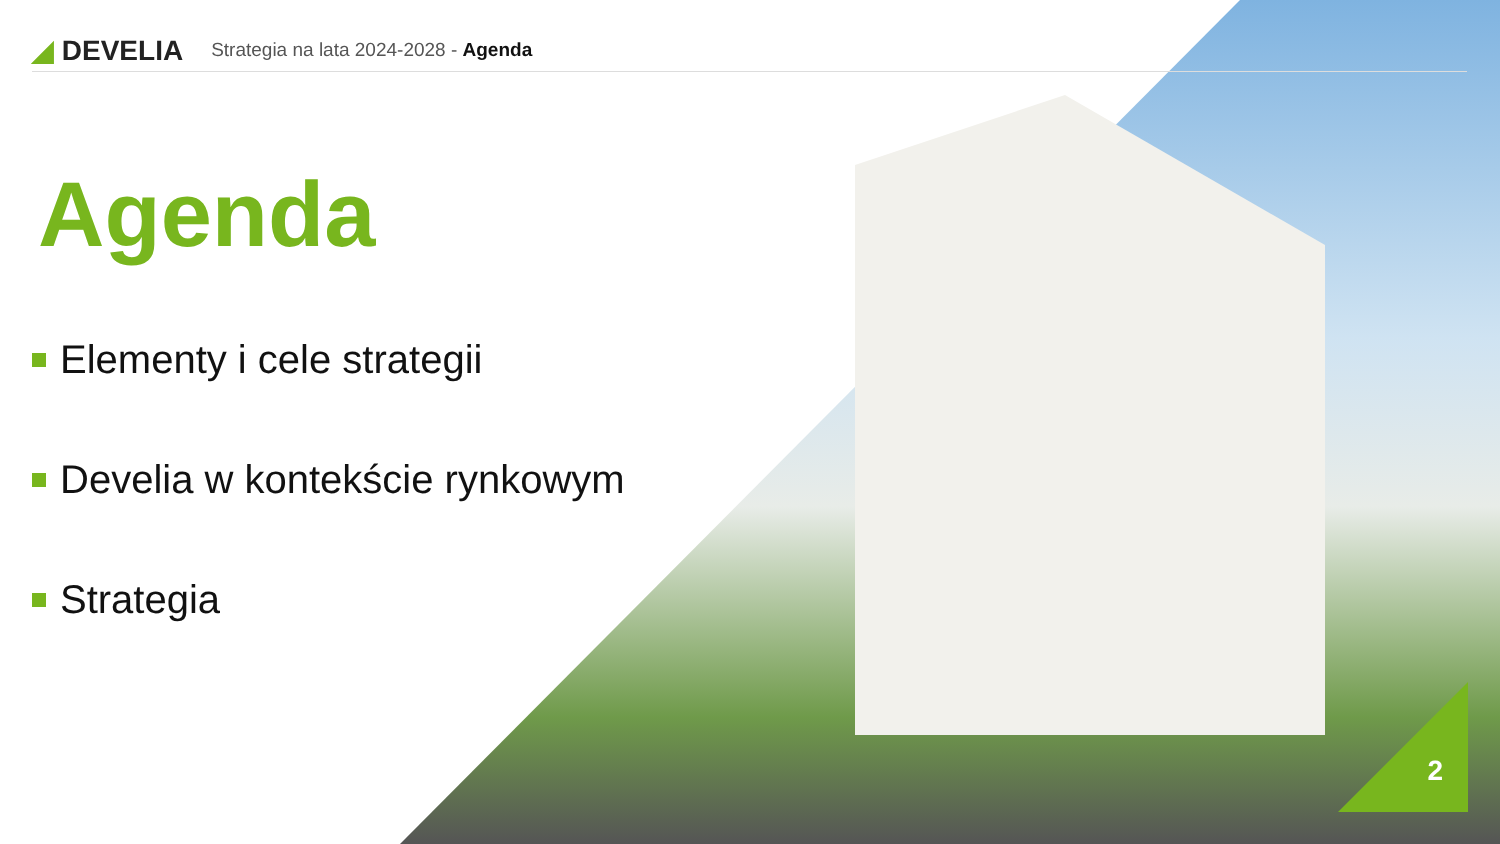◢ DEVELIA
Strategia na lata 2024-2028 - Agenda
Agenda
Elementy i cele strategii
Develia w kontekście rynkowym
Strategia
2